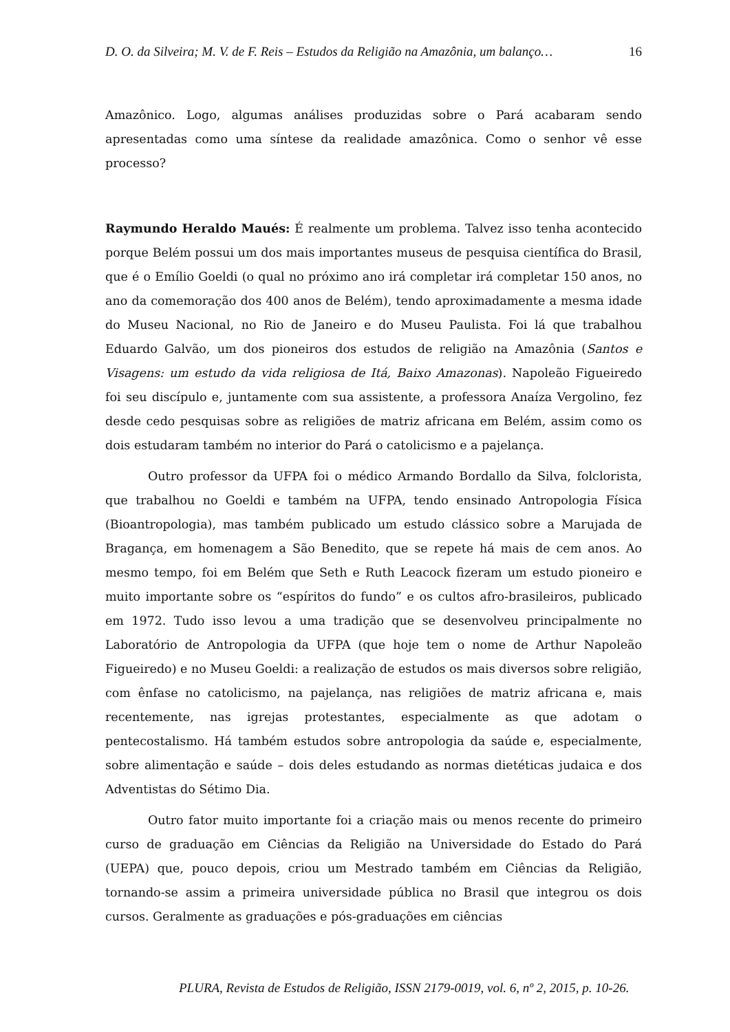D. O. da Silveira; M. V. de F. Reis – Estudos da Religião na Amazônia, um balanço… 16
Amazônico. Logo, algumas análises produzidas sobre o Pará acabaram sendo apresentadas como uma síntese da realidade amazônica. Como o senhor vê esse processo?
Raymundo Heraldo Maués: É realmente um problema. Talvez isso tenha acontecido porque Belém possui um dos mais importantes museus de pesquisa científica do Brasil, que é o Emílio Goeldi (o qual no próximo ano irá completar irá completar 150 anos, no ano da comemoração dos 400 anos de Belém), tendo aproximadamente a mesma idade do Museu Nacional, no Rio de Janeiro e do Museu Paulista. Foi lá que trabalhou Eduardo Galvão, um dos pioneiros dos estudos de religião na Amazônia (Santos e Visagens: um estudo da vida religiosa de Itá, Baixo Amazonas). Napoleão Figueiredo foi seu discípulo e, juntamente com sua assistente, a professora Anaíza Vergolino, fez desde cedo pesquisas sobre as religiões de matriz africana em Belém, assim como os dois estudaram também no interior do Pará o catolicismo e a pajelança.
Outro professor da UFPA foi o médico Armando Bordallo da Silva, folclorista, que trabalhou no Goeldi e também na UFPA, tendo ensinado Antropologia Física (Bioantropologia), mas também publicado um estudo clássico sobre a Marujada de Bragança, em homenagem a São Benedito, que se repete há mais de cem anos. Ao mesmo tempo, foi em Belém que Seth e Ruth Leacock fizeram um estudo pioneiro e muito importante sobre os “espíritos do fundo” e os cultos afro-brasileiros, publicado em 1972. Tudo isso levou a uma tradição que se desenvolveu principalmente no Laboratório de Antropologia da UFPA (que hoje tem o nome de Arthur Napoleão Figueiredo) e no Museu Goeldi: a realização de estudos os mais diversos sobre religião, com ênfase no catolicismo, na pajelança, nas religiões de matriz africana e, mais recentemente, nas igrejas protestantes, especialmente as que adotam o pentecostalismo. Há também estudos sobre antropologia da saúde e, especialmente, sobre alimentação e saúde – dois deles estudando as normas dietéticas judaica e dos Adventistas do Sétimo Dia.
Outro fator muito importante foi a criação mais ou menos recente do primeiro curso de graduação em Ciências da Religião na Universidade do Estado do Pará (UEPA) que, pouco depois, criou um Mestrado também em Ciências da Religião, tornando-se assim a primeira universidade pública no Brasil que integrou os dois cursos. Geralmente as graduações e pós-graduações em ciências
PLURA, Revista de Estudos de Religião, ISSN 2179-0019, vol. 6, nº 2, 2015, p. 10-26.